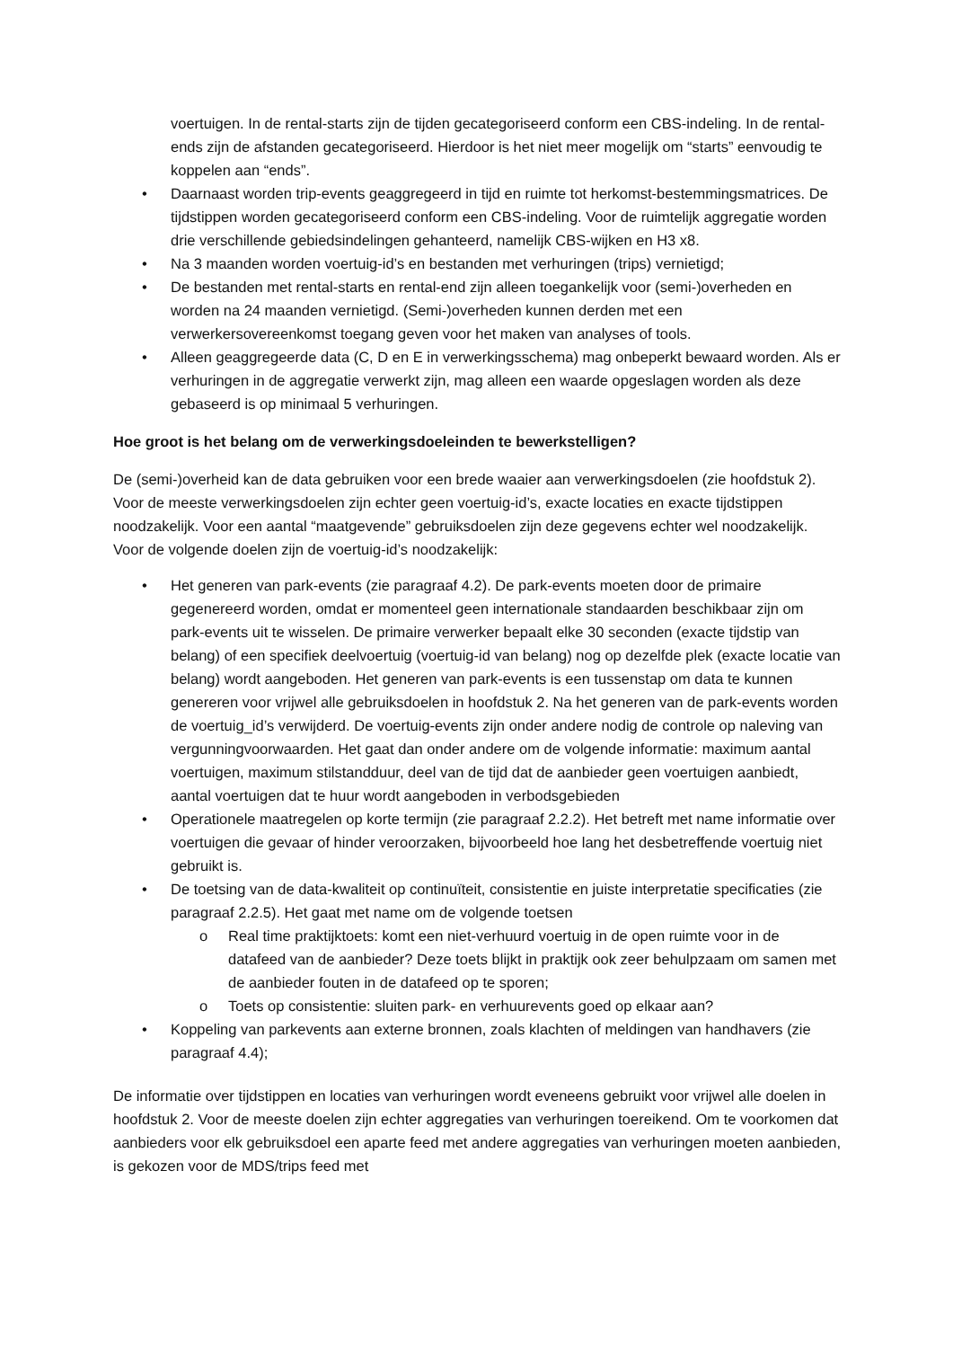voertuigen. In de rental-starts zijn de tijden gecategoriseerd conform een CBS-indeling. In de rental-ends zijn de afstanden gecategoriseerd. Hierdoor is het niet meer mogelijk om “starts” eenvoudig te koppelen aan “ends”.
• Daarnaast worden trip-events geaggregeerd in tijd en ruimte tot herkomst-bestemmingsmatrices. De tijdstippen worden gecategoriseerd conform een CBS-indeling. Voor de ruimtelijk aggregatie worden drie verschillende gebiedsindelingen gehanteerd, namelijk CBS-wijken en H3 x8.
• Na 3 maanden worden voertuig-id’s en bestanden met verhuringen (trips) vernietigd;
• De bestanden met rental-starts en rental-end zijn alleen toegankelijk voor (semi-)overheden en worden na 24 maanden vernietigd. (Semi-)overheden kunnen derden met een verwerkersovereenkomst toegang geven voor het maken van analyses of tools.
• Alleen geaggregeerde data (C, D en E in verwerkingsschema) mag onbeperkt bewaard worden. Als er verhuringen in de aggregatie verwerkt zijn, mag alleen een waarde opgeslagen worden als deze gebaseerd is op minimaal 5 verhuringen.
Hoe groot is het belang om de verwerkingsdoeleinden te bewerkstelligen?
De (semi-)overheid kan de data gebruiken voor een brede waaier aan verwerkingsdoelen (zie hoofdstuk 2). Voor de meeste verwerkingsdoelen zijn echter geen voertuig-id’s, exacte locaties en exacte tijdstippen noodzakelijk. Voor een aantal “maatgevende” gebruiksdoelen zijn deze gegevens echter wel noodzakelijk. Voor de volgende doelen zijn de voertuig-id’s noodzakelijk:
• Het generen van park-events (zie paragraaf 4.2). De park-events moeten door de primaire gegenereerd worden, omdat er momenteel geen internationale standaarden beschikbaar zijn om park-events uit te wisselen. De primaire verwerker bepaalt elke 30 seconden (exacte tijdstip van belang) of een specifiek deelvoertuig (voertuig-id van belang) nog op dezelfde plek (exacte locatie van belang) wordt aangeboden. Het generen van park-events is een tussenstap om data te kunnen genereren voor vrijwel alle gebruiksdoelen in hoofdstuk 2. Na het generen van de park-events worden de voertuig_id’s verwijderd. De voertuig-events zijn onder andere nodig de controle op naleving van vergunningvoorwaarden. Het gaat dan onder andere om de volgende informatie: maximum aantal voertuigen, maximum stilstandduur, deel van de tijd dat de aanbieder geen voertuigen aanbiedt, aantal voertuigen dat te huur wordt aangeboden in verbodsgebieden
• Operationele maatregelen op korte termijn (zie paragraaf 2.2.2). Het betreft met name informatie over voertuigen die gevaar of hinder veroorzaken, bijvoorbeeld hoe lang het desbetreffende voertuig niet gebruikt is.
• De toetsing van de data-kwaliteit op continuïteit, consistentie en juiste interpretatie specificaties (zie paragraaf 2.2.5). Het gaat met name om de volgende toetsen
o Real time praktijktoets: komt een niet-verhuurd voertuig in de open ruimte voor in de datafeed van de aanbieder? Deze toets blijkt in praktijk ook zeer behulpzaam om samen met de aanbieder fouten in de datafeed op te sporen;
o Toets op consistentie: sluiten park- en verhuurevents goed op elkaar aan?
• Koppeling van parkevents aan externe bronnen, zoals klachten of meldingen van handhavers (zie paragraaf 4.4);
De informatie over tijdstippen en locaties van verhuringen wordt eveneens gebruikt voor vrijwel alle doelen in hoofdstuk 2. Voor de meeste doelen zijn echter aggregaties van verhuringen toereikend. Om te voorkomen dat aanbieders voor elk gebruiksdoel een aparte feed met andere aggregaties van verhuringen moeten aanbieden, is gekozen voor de MDS/trips feed met